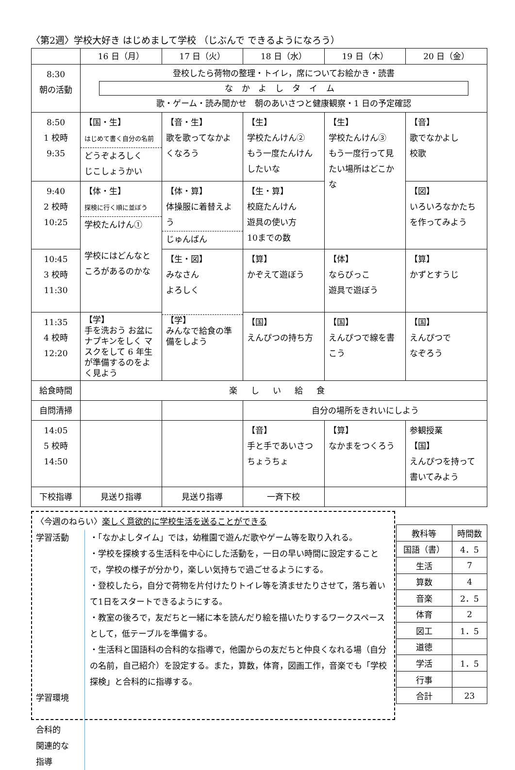〈第2週〉学校大好き はじめまして学校 （じぶんで できるようになろう）
| | 16 日（月） | 17 日（火） | 18 日（水） | 19 日（木） | 20 日（金） |
| --- | --- | --- | --- | --- | --- |
| 8:30 朝の活動 | 登校したら荷物の整理・トイレ，席についてお絵かき・読書 なかよしタイム 歌・ゲーム・読み聞かせ 朝のあいさつと健康観察・1 日の予定確認 | | | | |
| 8:50 1 校時 9:35 | 【国・生】 はじめて書く自分の名前 どうぞよろしく じこしょうかい | 【音・生】 歌を歌ってなかよくなろう | 【生】 学校たんけん② もう一度たんけんしたいな | 【生】 学校たんけん③ もう一度行って見たい場所はどこかな | 【音】 歌でなかよし 校歌 |
| 9:40 2 校時 10:25 | 【体・生】 探検に行く順に並ぼう 学校たんけん① 学校にはどんなところがあるのかな | 【体・算】 体操服に着替えよう じゅんばん | 【生・算】 校庭たんけん 遊具の使い方 10までの数 | | 【図】 いろいろなかたちを作ってみよう |
| 10:45 3 校時 11:30 | | 【生・図】 みなさん よろしく 【学】 みんなで給食の準備をしよう | 【算】 かぞえて遊ぼう | 【体】 ならびっこ 遊具で遊ぼう | 【算】 かずとすうじ |
| 11:35 4 校時 12:20 | 【学】 手を洗おう お盆にナプキンをしく マスクをして 6 年生が準備するのをよく見よう | | 【国】 えんぴつの持ち方 | 【国】 えんぴつで線を書こう | 【国】 えんぴつで なぞろう |
| 給食時間 | 楽しい給食 | | | | |
| 自問清掃 | | | 自分の場所をきれいにしよう | | |
| 14:05 5 校時 14:50 | | | 【音】 手と手であいさつ ちょうちょ | 【算】 なかまをつくろう | 参観授業 【国】 えんぴつを持って書いてみよう |
| 下校指導 | 見送り指導 | 見送り指導 | 一斉下校 | | |
〈今週のねらい〉楽しく意欲的に学校生活を送ることができる
学習活動
学習環境
合科的
関連的な
指導
・「なかよしタイム」では，幼稚園で遊んだ歌やゲーム等を取り入れる。
・学校を探検する生活科を中心にした活動を，一日の早い時間に設定することで，学校の様子が分かり，楽しい気持ちで過ごせるようにする。
・登校したら，自分で荷物を片付けたりトイレ等を済ませたりさせて，落ち着いて1日をスタートできるようにする。
・教室の後ろで，友だちと一緒に本を読んだり絵を描いたりするワークスペースとして，低テーブルを準備する。
・生活科と国語科の合科的な指導で，他園からの友だちと仲良くなれる場（自分の名前，自己紹介）を設定する。また，算数，体育，図画工作，音楽でも「学校探検」と合科的に指導する。
| 教科等 | 時間数 |
| --- | --- |
| 国語（書） | 4．5 |
| 生活 | 7 |
| 算数 | 4 |
| 音楽 | 2．5 |
| 体育 | 2 |
| 図工 | 1．5 |
| 道徳 | |
| 学活 | 1．5 |
| 行事 | |
| 合計 | 23 |